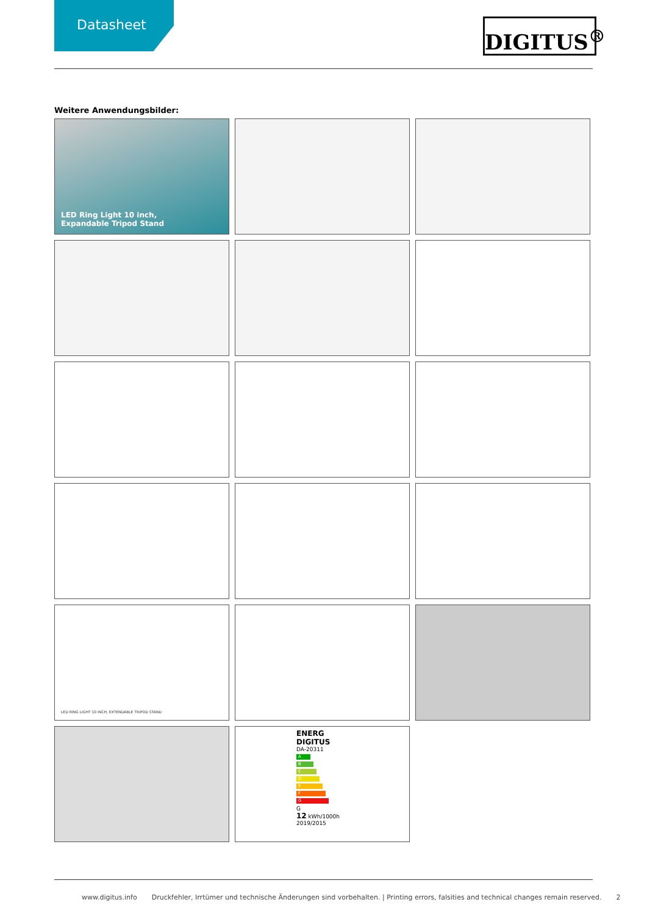Datasheet
DIGITUS<sup>®</sup>
Weitere Anwendungsbilder:
LED Ring Light 10 inch,
Expandable Tripod Stand
LED RING LIGHT 10 INCH, EXTENDABLE TRIPOD STAND
ENERG
DIGITUS
DA-20311
A
B
C
D
E
F
G
G
12 kWh/1000h 2019/2015
www.digitus.info Druckfehler, Irrtümer und technische Änderungen sind vorbehalten. | Printing errors, falsities and technical changes remain reserved. 2